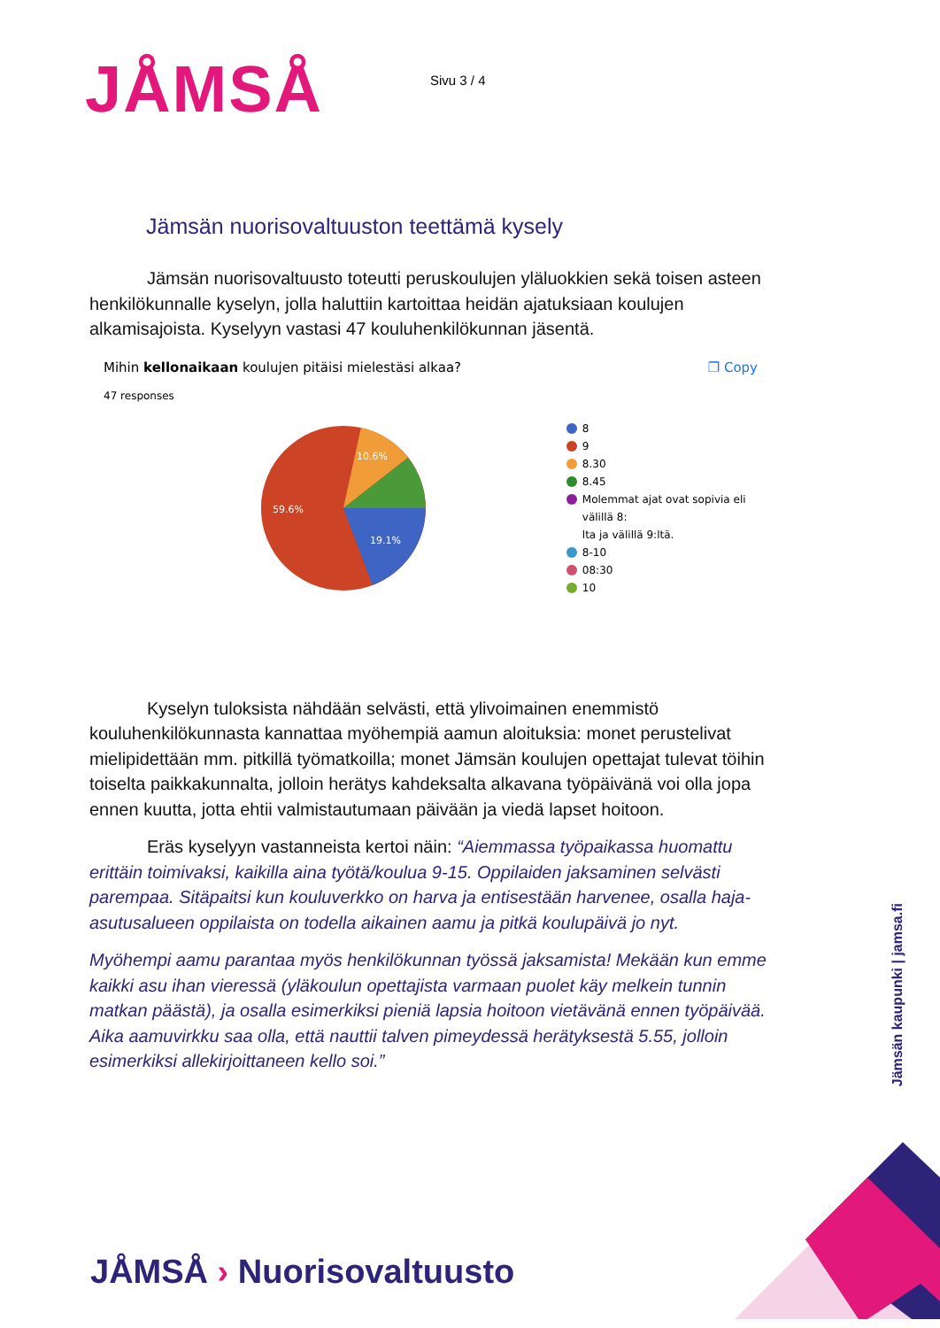JÅMSÅ
Sivu 3 / 4
Jämsän nuorisovaltuuston teettämä kysely
Jämsän nuorisovaltuusto toteutti peruskoulujen yläluokkien sekä toisen asteen henkilökunnalle kyselyn, jolla haluttiin kartoittaa heidän ajatuksiaan koulujen alkamisajoista. Kyselyyn vastasi 47 kouluhenkilökunnan jäsentä.
Mihin kellonaikaan koulujen pitäisi mielestäsi alkaa? ❐ Copy
47 responses
19.1%
59.6%
10.6%
8
9
8.30
8.45
Molemmat ajat ovat sopivia eli välillä 8:
lta ja välillä 9:ltä.
8-10
08:30
10
Kyselyn tuloksista nähdään selvästi, että ylivoimainen enemmistö kouluhenkilökunnasta kannattaa myöhempiä aamun aloituksia: monet perustelivat mielipidettään mm. pitkillä työmatkoilla; monet Jämsän koulujen opettajat tulevat töihin toiselta paikkakunnalta, jolloin herätys kahdeksalta alkavana työpäivänä voi olla jopa ennen kuutta, jotta ehtii valmistautumaan päivään ja viedä lapset hoitoon.
Eräs kyselyyn vastanneista kertoi näin: “Aiemmassa työpaikassa huomattu erittäin toimivaksi, kaikilla aina työtä/koulua 9-15. Oppilaiden jaksaminen selvästi parempaa. Sitäpaitsi kun kouluverkko on harva ja entisestään harvenee, osalla haja-asutusalueen oppilaista on todella aikainen aamu ja pitkä koulupäivä jo nyt.
Myöhempi aamu parantaa myös henkilökunnan työssä jaksamista! Mekään kun emme kaikki asu ihan vieressä (yläkoulun opettajista varmaan puolet käy melkein tunnin matkan päästä), ja osalla esimerkiksi pieniä lapsia hoitoon vietävänä ennen työpäivää. Aika aamuvirkku saa olla, että nauttii talven pimeydessä herätyksestä 5.55, jolloin esimerkiksi allekirjoittaneen kello soi.”
Jämsän kaupunki | jamsa.fi
JÅMSÅ › Nuorisovaltuusto